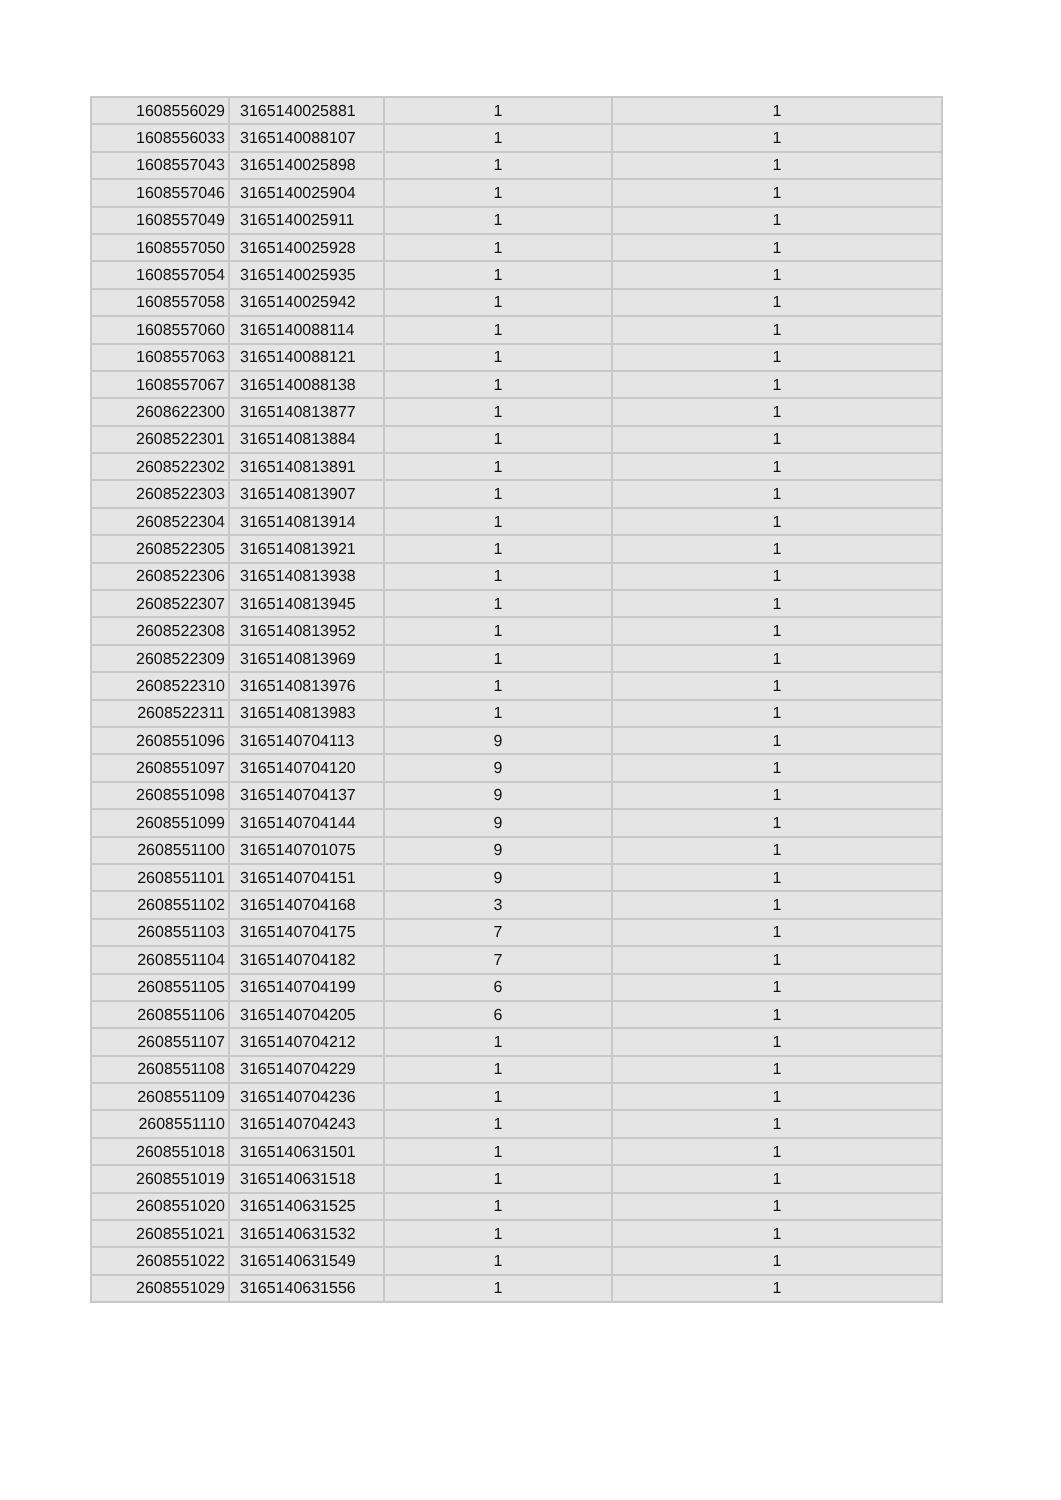| 1608556029 | 3165140025881 | 1 | 1 |
| 1608556033 | 3165140088107 | 1 | 1 |
| 1608557043 | 3165140025898 | 1 | 1 |
| 1608557046 | 3165140025904 | 1 | 1 |
| 1608557049 | 3165140025911 | 1 | 1 |
| 1608557050 | 3165140025928 | 1 | 1 |
| 1608557054 | 3165140025935 | 1 | 1 |
| 1608557058 | 3165140025942 | 1 | 1 |
| 1608557060 | 3165140088114 | 1 | 1 |
| 1608557063 | 3165140088121 | 1 | 1 |
| 1608557067 | 3165140088138 | 1 | 1 |
| 2608622300 | 3165140813877 | 1 | 1 |
| 2608522301 | 3165140813884 | 1 | 1 |
| 2608522302 | 3165140813891 | 1 | 1 |
| 2608522303 | 3165140813907 | 1 | 1 |
| 2608522304 | 3165140813914 | 1 | 1 |
| 2608522305 | 3165140813921 | 1 | 1 |
| 2608522306 | 3165140813938 | 1 | 1 |
| 2608522307 | 3165140813945 | 1 | 1 |
| 2608522308 | 3165140813952 | 1 | 1 |
| 2608522309 | 3165140813969 | 1 | 1 |
| 2608522310 | 3165140813976 | 1 | 1 |
| 2608522311 | 3165140813983 | 1 | 1 |
| 2608551096 | 3165140704113 | 9 | 1 |
| 2608551097 | 3165140704120 | 9 | 1 |
| 2608551098 | 3165140704137 | 9 | 1 |
| 2608551099 | 3165140704144 | 9 | 1 |
| 2608551100 | 3165140701075 | 9 | 1 |
| 2608551101 | 3165140704151 | 9 | 1 |
| 2608551102 | 3165140704168 | 3 | 1 |
| 2608551103 | 3165140704175 | 7 | 1 |
| 2608551104 | 3165140704182 | 7 | 1 |
| 2608551105 | 3165140704199 | 6 | 1 |
| 2608551106 | 3165140704205 | 6 | 1 |
| 2608551107 | 3165140704212 | 1 | 1 |
| 2608551108 | 3165140704229 | 1 | 1 |
| 2608551109 | 3165140704236 | 1 | 1 |
| 2608551110 | 3165140704243 | 1 | 1 |
| 2608551018 | 3165140631501 | 1 | 1 |
| 2608551019 | 3165140631518 | 1 | 1 |
| 2608551020 | 3165140631525 | 1 | 1 |
| 2608551021 | 3165140631532 | 1 | 1 |
| 2608551022 | 3165140631549 | 1 | 1 |
| 2608551029 | 3165140631556 | 1 | 1 |